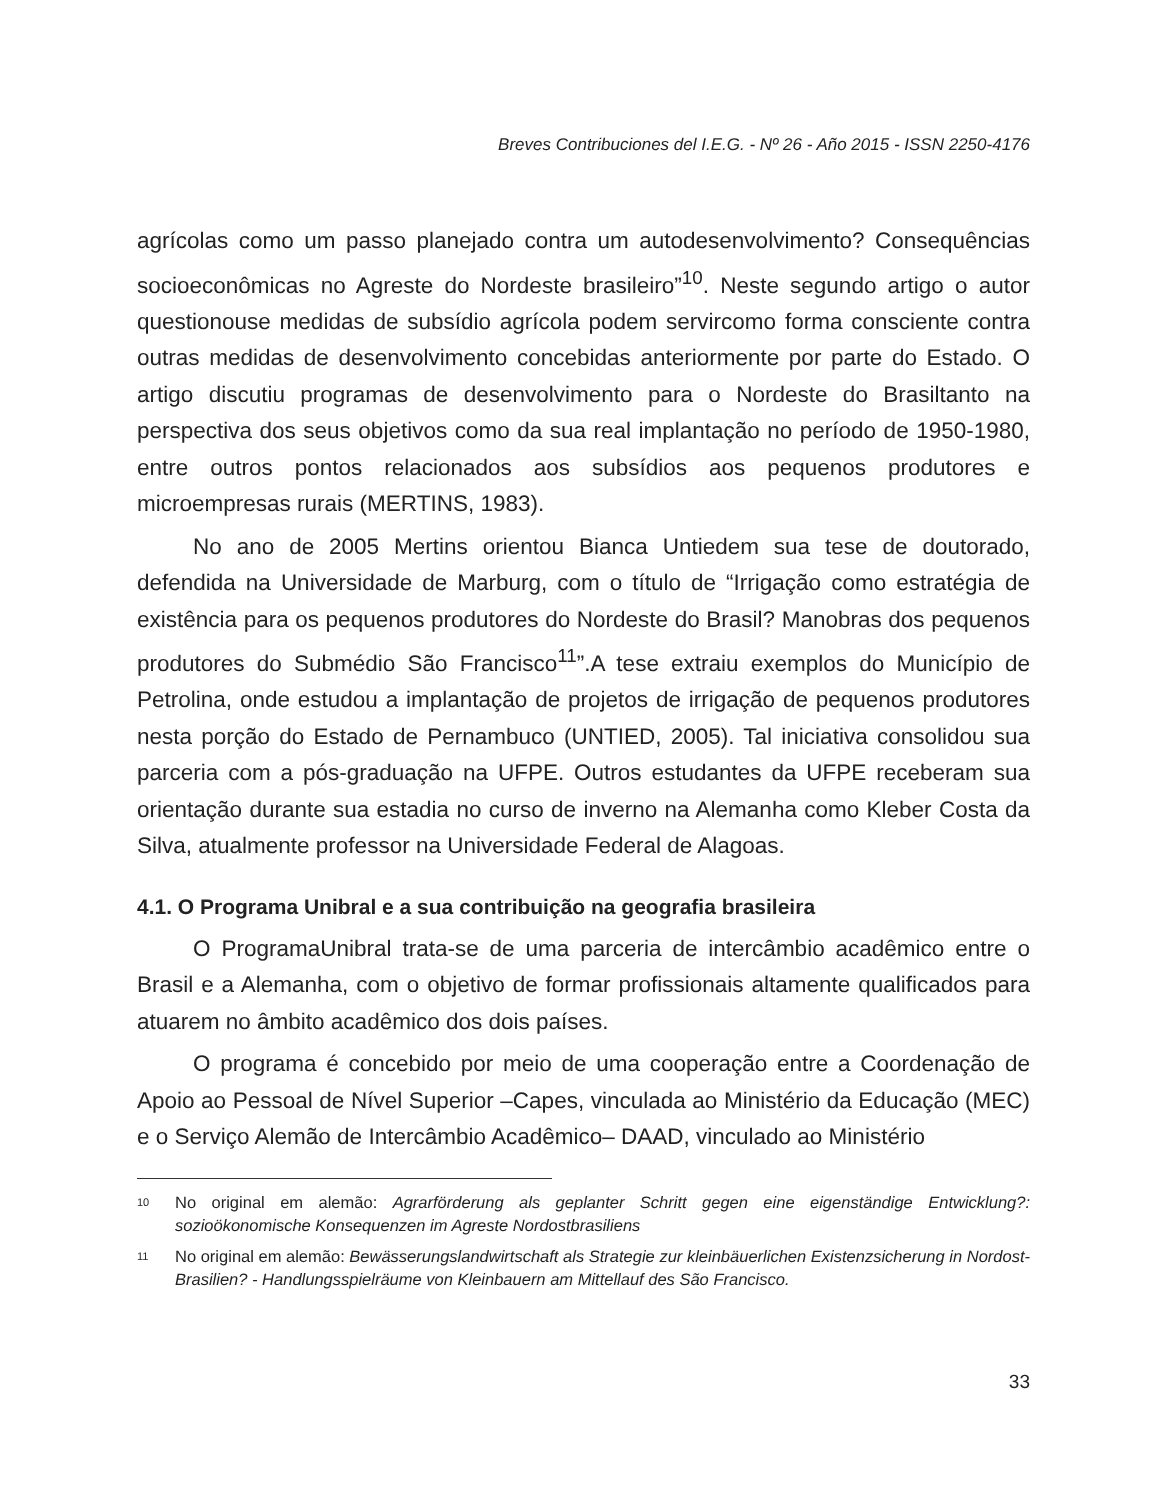Breves Contribuciones del I.E.G. - Nº 26 - Año 2015 - ISSN 2250-4176
agrícolas como um passo planejado contra um autodesenvolvimento? Consequências socioeconômicas no Agreste do Nordeste brasileiro”<sup>10</sup>. Neste segundo artigo o autor questionouse medidas de subsídio agrícola podem servircomo forma consciente contra outras medidas de desenvolvimento concebidas anteriormente por parte do Estado. O artigo discutiu programas de desenvolvimento para o Nordeste do Brasiltanto na perspectiva dos seus objetivos como da sua real implantação no período de 1950-1980, entre outros pontos relacionados aos subsídios aos pequenos produtores e microempresas rurais (MERTINS, 1983).
No ano de 2005 Mertins orientou Bianca Untiedem sua tese de doutorado, defendida na Universidade de Marburg, com o título de “Irrigação como estratégia de existência para os pequenos produtores do Nordeste do Brasil? Manobras dos pequenos produtores do Submédio São Francisco<sup>11</sup>”.A tese extraiu exemplos do Município de Petrolina, onde estudou a implantação de projetos de irrigação de pequenos produtores nesta porção do Estado de Pernambuco (UNTIED, 2005). Tal iniciativa consolidou sua parceria com a pós-graduação na UFPE. Outros estudantes da UFPE receberam sua orientação durante sua estadia no curso de inverno na Alemanha como Kleber Costa da Silva, atualmente professor na Universidade Federal de Alagoas.
4.1. O Programa Unibral e a sua contribuição na geografia brasileira
O ProgramaUnibral trata-se de uma parceria de intercâmbio acadêmico entre o Brasil e a Alemanha, com o objetivo de formar profissionais altamente qualificados para atuarem no âmbito acadêmico dos dois países.
O programa é concebido por meio de uma cooperação entre a Coordenação de Apoio ao Pessoal de Nível Superior –Capes, vinculada ao Ministério da Educação (MEC) e o Serviço Alemão de Intercâmbio Acadêmico– DAAD, vinculado ao Ministério
10 No original em alemão: Agrarförderung als geplanter Schritt gegen eine eigenständige Entwicklung?: sozioökonomische Konsequenzen im Agreste Nordostbrasiliens
11 No original em alemão: Bewässerungslandwirtschaft als Strategie zur kleinbäuerlichen Existenzsicherung in Nordost-Brasilien? - Handlungsspielräume von Kleinbauern am Mittellauf des São Francisco.
33